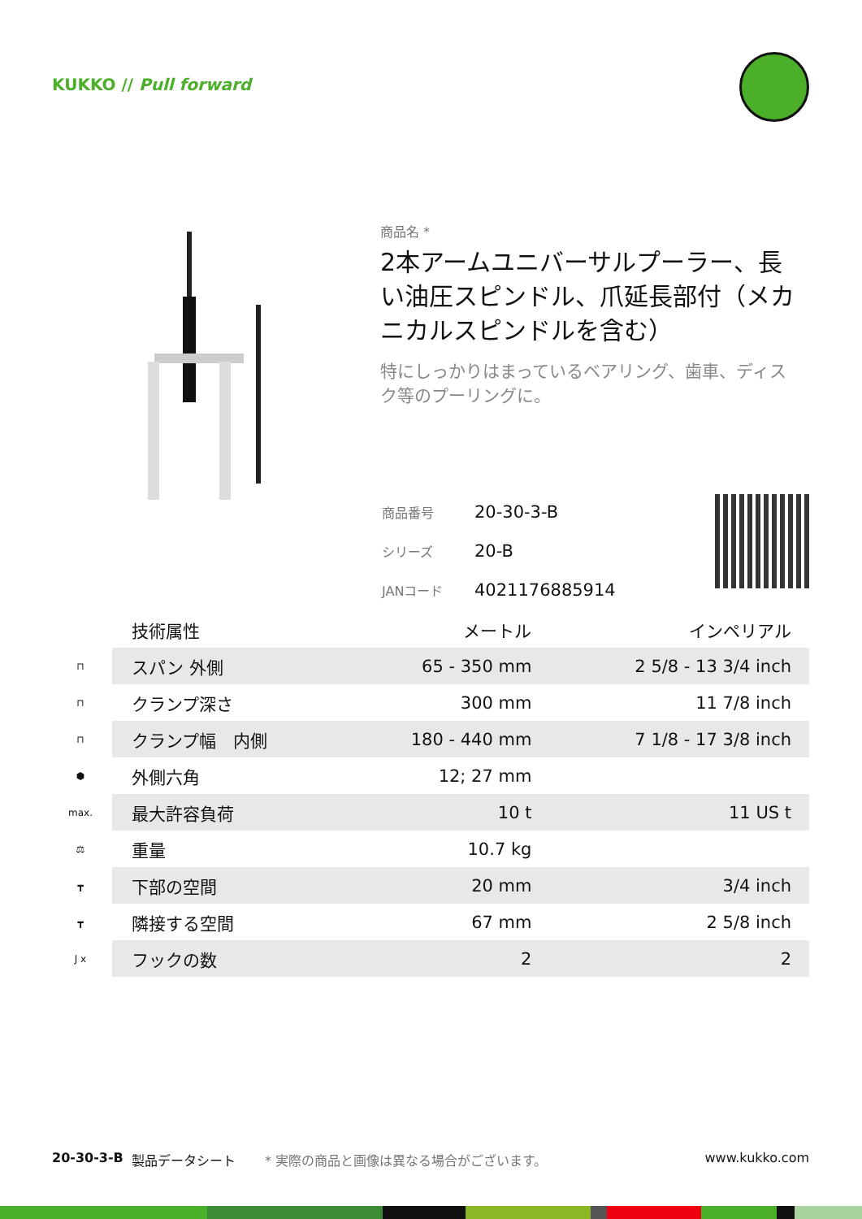KUKKO // Pull forward
商品名 *
2本アームユニバーサルプーラー、長い油圧スピンドル、爪延長部付（メカニカルスピンドルを含む）
特にしっかりはまっているベアリング、歯車、ディスク等のプーリングに。
| 商品番号 | 20-30-3-B |
| シリーズ | 20-B |
| JANコード | 4021176885914 |
| | 技術属性 | メートル | インペリアル |
| --- | --- | --- | --- |
| ⊓ | スパン 外側 | 65 - 350 mm | 2 5/8 - 13 3/4 inch |
| ⊓ | クランプ深さ | 300 mm | 11 7/8 inch |
| ⊓ | クランプ幅 内側 | 180 - 440 mm | 7 1/8 - 17 3/8 inch |
| ⬢ | 外側六角 | 12; 27 mm | |
| max. | 最大許容負荷 | 10 t | 11 US t |
| ⚖ | 重量 | 10.7 kg | |
| ┳ | 下部の空間 | 20 mm | 3/4 inch |
| ┳ | 隣接する空間 | 67 mm | 2 5/8 inch |
| J x | フックの数 | 2 | 2 |
20-30-3-B 製品データシート * 実際の商品と画像は異なる場合がございます。 www.kukko.com